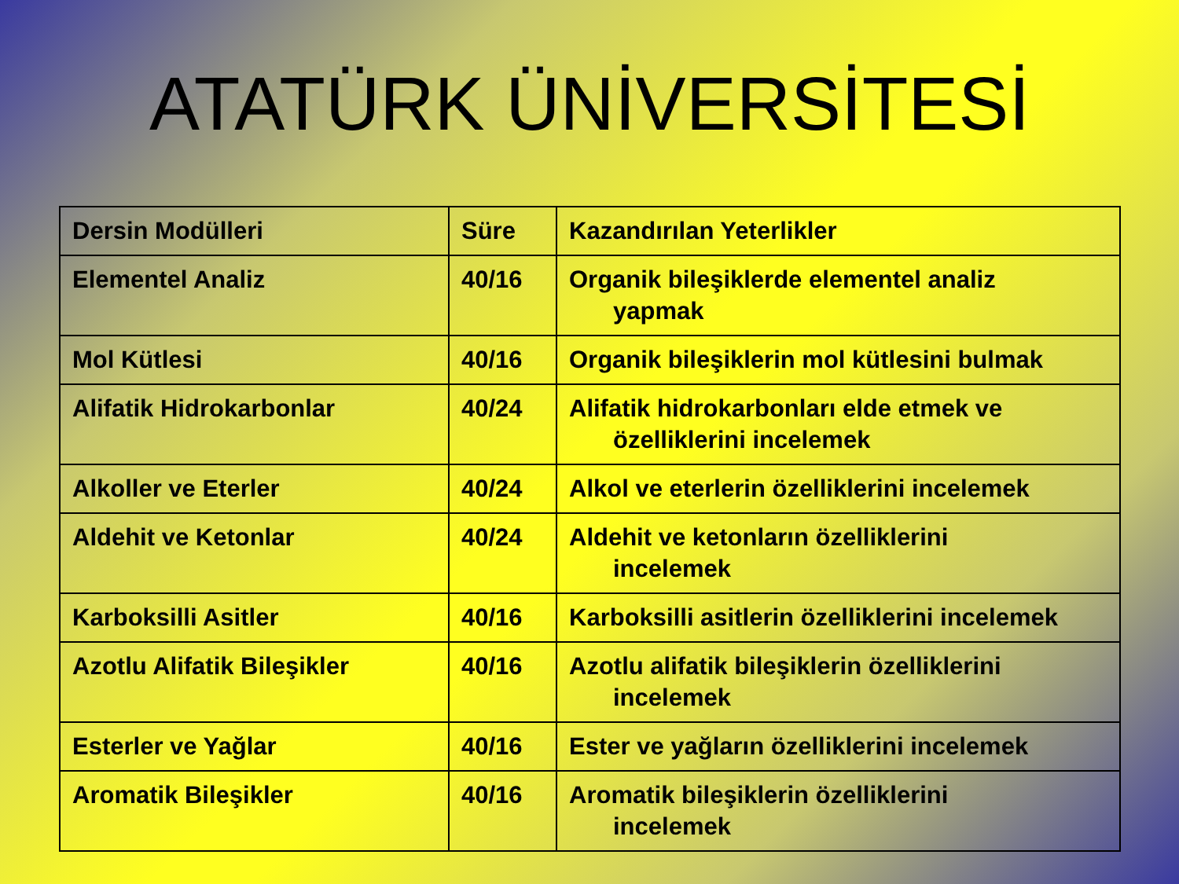ATATÜRK ÜNİVERSİTESİ
| Dersin Modülleri | Süre | Kazandırılan Yeterlikler |
| Elementel Analiz | 40/16 | Organik bileşiklerde elementel analiz yapmak |
| Mol Kütlesi | 40/16 | Organik bileşiklerin mol kütlesini bulmak |
| Alifatik Hidrokarbonlar | 40/24 | Alifatik hidrokarbonları elde etmek ve özelliklerini incelemek |
| Alkoller ve Eterler | 40/24 | Alkol ve eterlerin özelliklerini incelemek |
| Aldehit ve Ketonlar | 40/24 | Aldehit ve ketonların özelliklerini incelemek |
| Karboksilli Asitler | 40/16 | Karboksilli asitlerin özelliklerini incelemek |
| Azotlu Alifatik Bileşikler | 40/16 | Azotlu alifatik bileşiklerin özelliklerini incelemek |
| Esterler ve Yağlar | 40/16 | Ester ve yağların özelliklerini incelemek |
| Aromatik Bileşikler | 40/16 | Aromatik bileşiklerin özelliklerini incelemek |